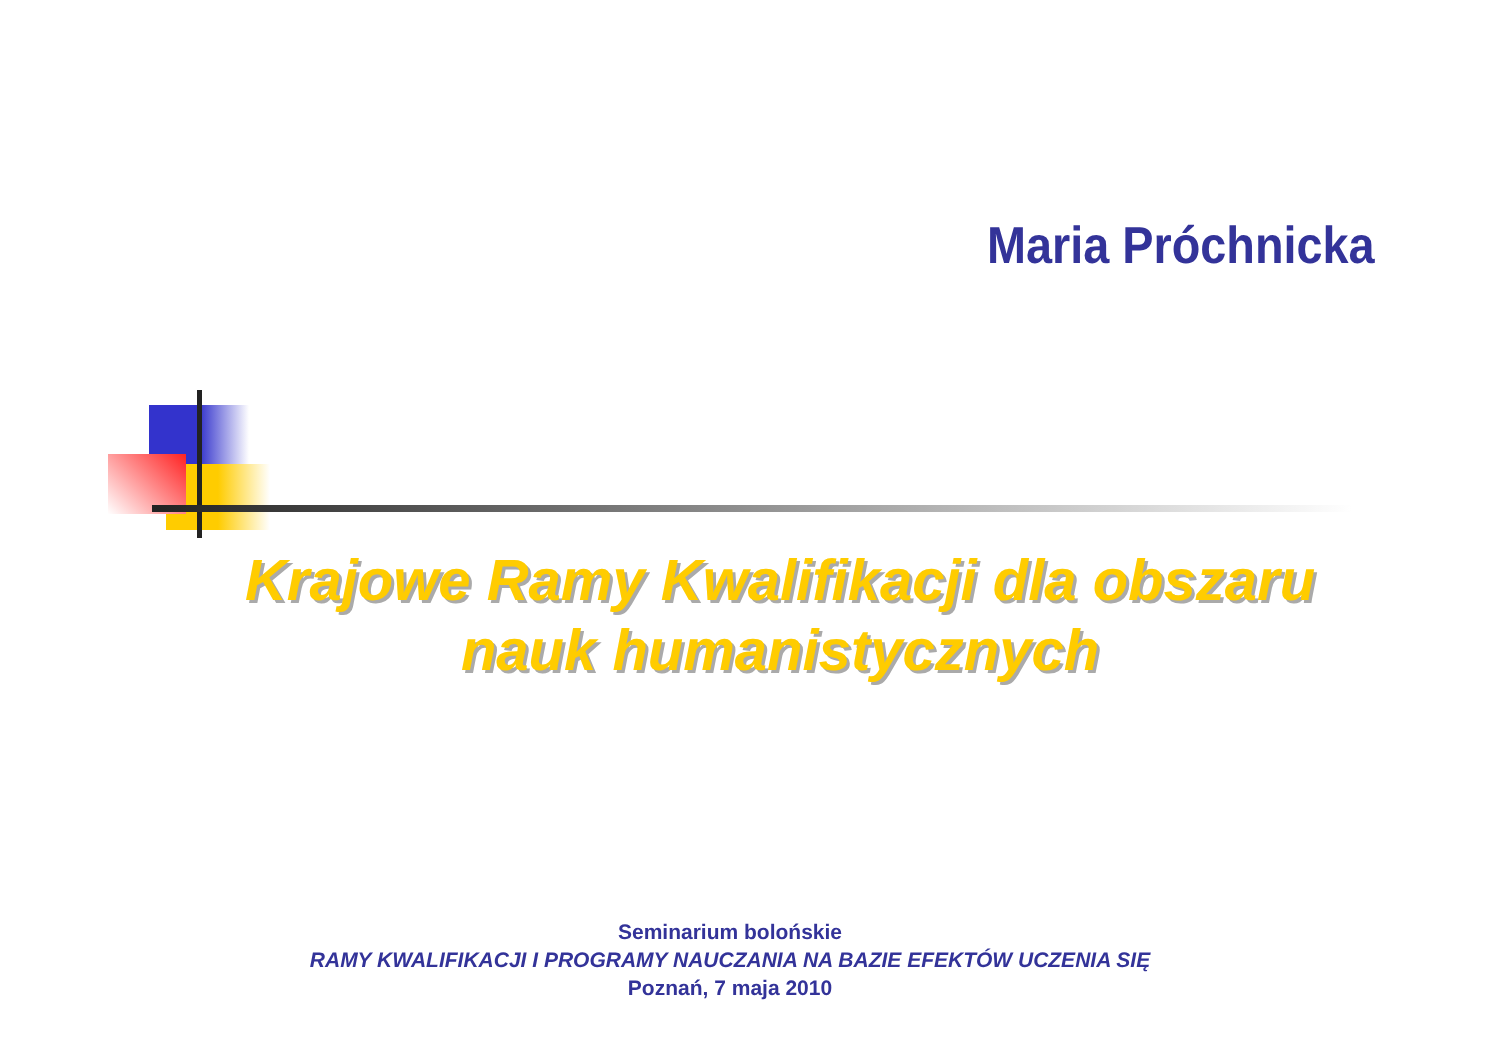Maria Próchnicka
Krajowe Ramy Kwalifikacji dla obszaru nauk humanistycznych
Seminarium bolońskie
RAMY KWALIFIKACJI I PROGRAMY NAUCZANIA NA BAZIE EFEKTÓW UCZENIA SIĘ
Poznań, 7 maja 2010